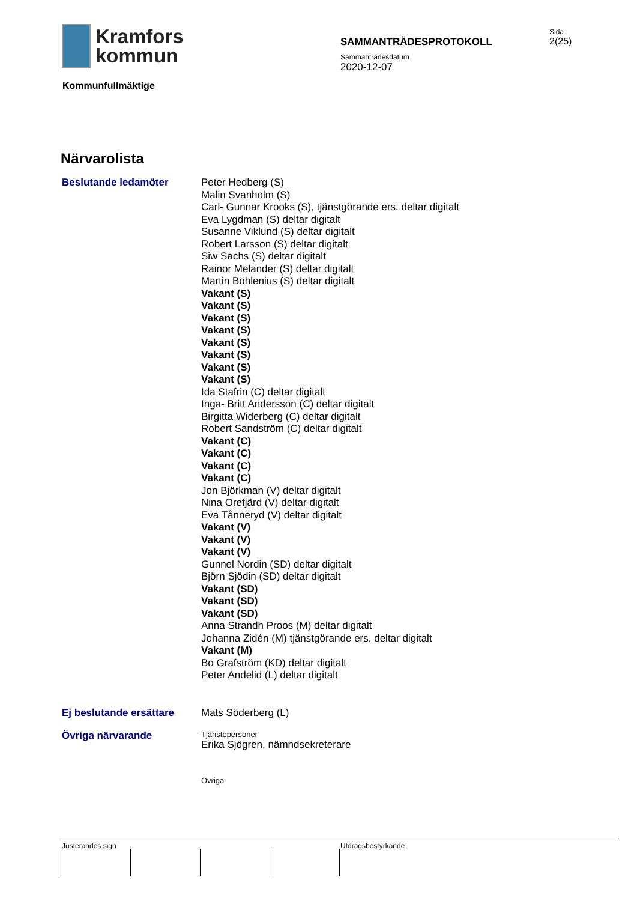Kramfors
kommun
SAMMANTRÄDESPROTOKOLL
Sida
2(25)
Sammanträdesdatum
2020-12-07
Kommunfullmäktige
Närvarolista
Beslutande ledamöter
Peter Hedberg (S)
Malin Svanholm (S)
Carl- Gunnar Krooks (S), tjänstgörande ers. deltar digitalt
Eva Lygdman (S) deltar digitalt
Susanne Viklund (S) deltar digitalt
Robert Larsson (S) deltar digitalt
Siw Sachs (S) deltar digitalt
Rainor Melander (S) deltar digitalt
Martin Böhlenius (S) deltar digitalt
Vakant (S)
Vakant (S)
Vakant (S)
Vakant (S)
Vakant (S)
Vakant (S)
Vakant (S)
Vakant (S)
Ida Stafrin (C) deltar digitalt
Inga- Britt Andersson (C) deltar digitalt
Birgitta Widerberg (C) deltar digitalt
Robert Sandström (C) deltar digitalt
Vakant (C)
Vakant (C)
Vakant (C)
Vakant (C)
Jon Björkman (V) deltar digitalt
Nina Orefjärd (V) deltar digitalt
Eva Tånneryd (V) deltar digitalt
Vakant (V)
Vakant (V)
Vakant (V)
Gunnel Nordin (SD) deltar digitalt
Björn Sjödin (SD) deltar digitalt
Vakant (SD)
Vakant (SD)
Vakant (SD)
Anna Strandh Proos (M) deltar digitalt
Johanna Zidén (M) tjänstgörande ers. deltar digitalt
Vakant (M)
Bo Grafström (KD) deltar digitalt
Peter Andelid (L) deltar digitalt
Ej beslutande ersättare
Mats Söderberg (L)
Övriga närvarande
Tjänstepersoner
Erika Sjögren, nämndsekreterare
Övriga
Justerandes sign Utdragsbestyrkande